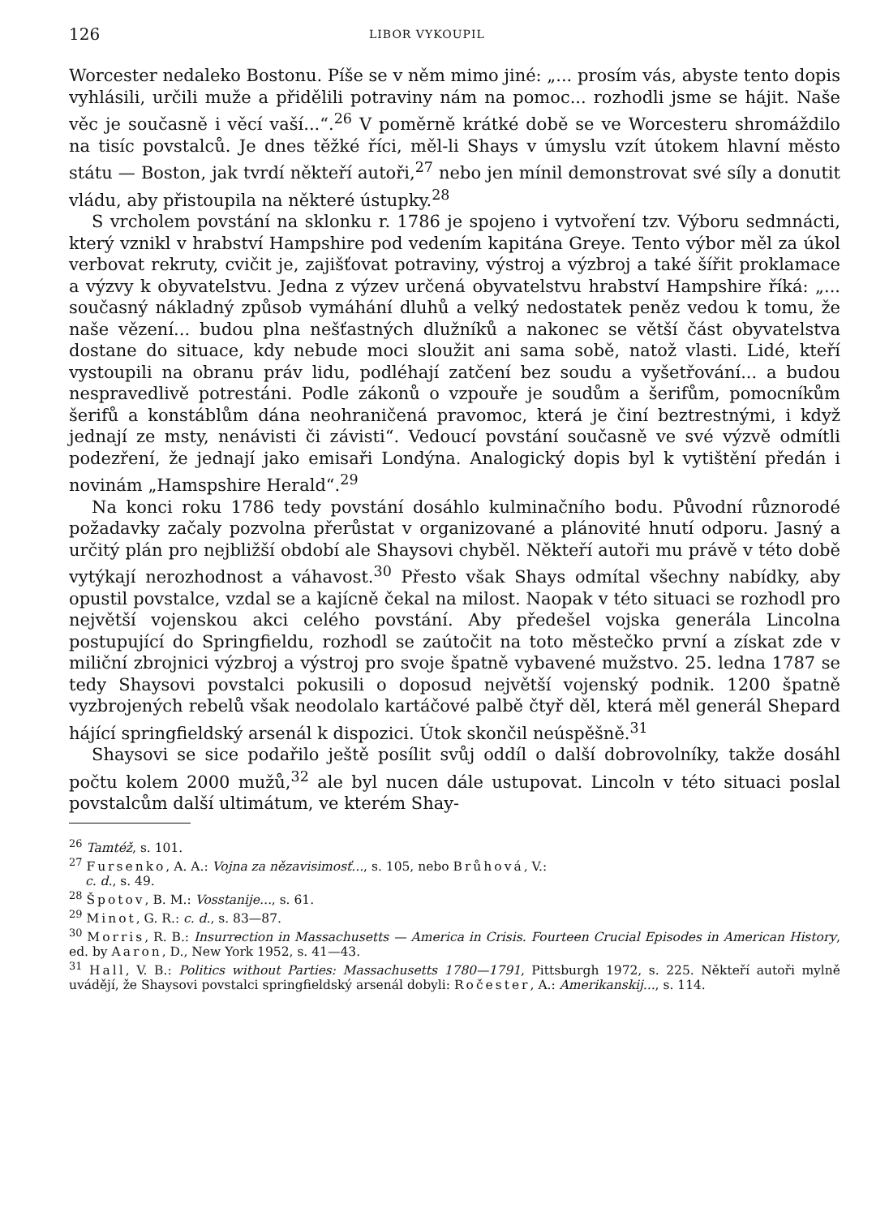126 LIBOR VYKOUPIL
Worcester nedaleko Bostonu. Píše se v něm mimo jiné: „... prosím vás, abyste tento dopis vyhlásili, určili muže a přidělili potraviny nám na pomoc... rozhodli jsme se hájit. Naše věc je současně i věcí vaší...“.<sup>26</sup> V poměrně krátké době se ve Worcesteru shromáždilo na tisíc povstalců. Je dnes těžké říci, měl-li Shays v úmyslu vzít útokem hlavní město státu — Boston, jak tvrdí někteří autoři,<sup>27</sup> nebo jen mínil demonstrovat své síly a donutit vládu, aby přistoupila na některé ústupky.<sup>28</sup>
S vrcholem povstání na sklonku r. 1786 je spojeno i vytvoření tzv. Výboru sedmnácti, který vznikl v hrabství Hampshire pod vedením kapitána Greye. Tento výbor měl za úkol verbovat rekruty, cvičit je, zajišťovat potraviny, výstroj a výzbroj a také šířit proklamace a výzvy k obyvatelstvu. Jedna z výzev určená obyvatelstvu hrabství Hampshire říká: „... současný nákladný způsob vymáhání dluhů a velký nedostatek peněz vedou k tomu, že naše vězení... budou plna nešťastných dlužníků a nakonec se větší část obyvatelstva dostane do situace, kdy nebude moci sloužit ani sama sobě, natož vlasti. Lidé, kteří vystoupili na obranu práv lidu, podléhají zatčení bez soudu a vyšetřování... a budou nespravedlivě potrestáni. Podle zákonů o vzpouře je soudům a šerifům, pomocníkům šerifů a konstáblům dána neohraničená pravomoc, která je činí beztrestnými, i když jednají ze msty, nenávisti či závisti“. Vedoucí povstání současně ve své výzvě odmítli podezření, že jednají jako emisaři Londýna. Analogický dopis byl k vytištění předán i novinám „Hamspshire Herald“.<sup>29</sup>
Na konci roku 1786 tedy povstání dosáhlo kulminačního bodu. Původní různorodé požadavky začaly pozvolna přerůstat v organizované a plánovité hnutí odporu. Jasný a určitý plán pro nejbližší období ale Shaysovi chyběl. Někteří autoři mu právě v této době vytýkají nerozhodnost a váhavost.<sup>30</sup> Přesto však Shays odmítal všechny nabídky, aby opustil povstalce, vzdal se a kajícně čekal na milost. Naopak v této situaci se rozhodl pro největší vojenskou akci celého povstání. Aby předešel vojska generála Lincolna postupující do Springfieldu, rozhodl se zaútočit na toto městečko první a získat zde v miliční zbrojnici výzbroj a výstroj pro svoje špatně vybavené mužstvo. 25. ledna 1787 se tedy Shaysovi povstalci pokusili o doposud největší vojenský podnik. 1200 špatně vyzbrojených rebelů však neodolalo kartáčové palbě čtyř děl, která měl generál Shepard hájící springfieldský arsenál k dispozici. Útok skončil neúspěšně.<sup>31</sup>
Shaysovi se sice podařilo ještě posílit svůj oddíl o další dobrovolníky, takže dosáhl počtu kolem 2000 mužů,<sup>32</sup> ale byl nucen dále ustupovat. Lincoln v této situaci poslal povstalcům další ultimátum, ve kterém Shay-
<sup>26</sup> Tamtéž, s. 101.
<sup>27</sup> Fursenko, A. A.: Vojna za nězavisimosť..., s. 105, nebo Brůhová, V.:
c. d., s. 49.
<sup>28</sup> Špotov, B. M.: Vosstanije..., s. 61.
<sup>29</sup> Minot, G. R.: c. d., s. 83—87.
<sup>30</sup> Morris, R. B.: Insurrection in Massachusetts — America in Crisis. Fourteen Crucial Episodes in American History, ed. by Aaron, D., New York 1952, s. 41—43.
<sup>31</sup> Hall, V. B.: Politics without Parties: Massachusetts 1780—1791, Pittsburgh 1972, s. 225. Někteří autoři mylně uvádějí, že Shaysovi povstalci springfieldský arsenál dobyli: Ročester, A.: Amerikanskij..., s. 114.